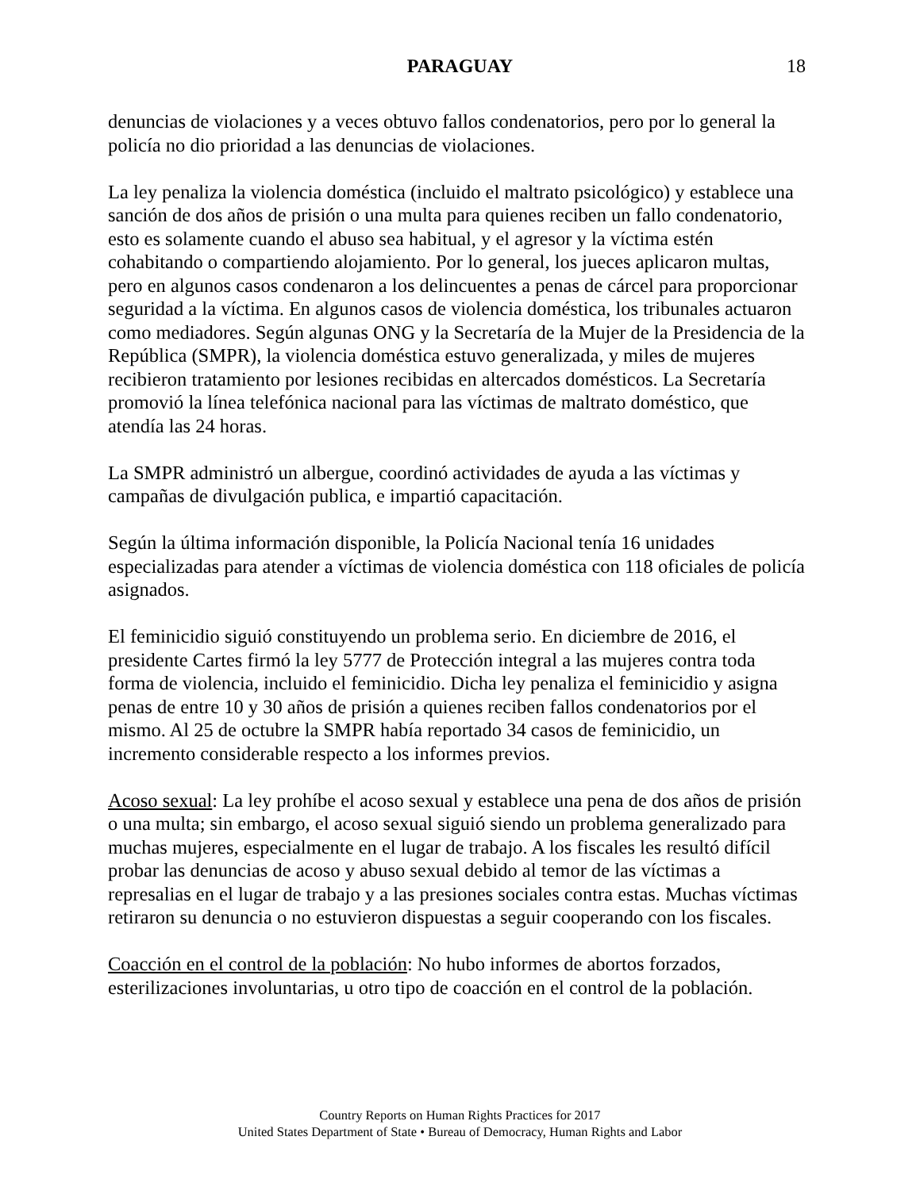PARAGUAY 18
denuncias de violaciones y a veces obtuvo fallos condenatorios, pero por lo general la policía no dio prioridad a las denuncias de violaciones.
La ley penaliza la violencia doméstica (incluido el maltrato psicológico) y establece una sanción de dos años de prisión o una multa para quienes reciben un fallo condenatorio, esto es solamente cuando el abuso sea habitual, y el agresor y la víctima estén cohabitando o compartiendo alojamiento. Por lo general, los jueces aplicaron multas, pero en algunos casos condenaron a los delincuentes a penas de cárcel para proporcionar seguridad a la víctima. En algunos casos de violencia doméstica, los tribunales actuaron como mediadores. Según algunas ONG y la Secretaría de la Mujer de la Presidencia de la República (SMPR), la violencia doméstica estuvo generalizada, y miles de mujeres recibieron tratamiento por lesiones recibidas en altercados domésticos. La Secretaría promovió la línea telefónica nacional para las víctimas de maltrato doméstico, que atendía las 24 horas.
La SMPR administró un albergue, coordinó actividades de ayuda a las víctimas y campañas de divulgación publica, e impartió capacitación.
Según la última información disponible, la Policía Nacional tenía 16 unidades especializadas para atender a víctimas de violencia doméstica con 118 oficiales de policía asignados.
El feminicidio siguió constituyendo un problema serio. En diciembre de 2016, el presidente Cartes firmó la ley 5777 de Protección integral a las mujeres contra toda forma de violencia, incluido el feminicidio. Dicha ley penaliza el feminicidio y asigna penas de entre 10 y 30 años de prisión a quienes reciben fallos condenatorios por el mismo. Al 25 de octubre la SMPR había reportado 34 casos de feminicidio, un incremento considerable respecto a los informes previos.
Acoso sexual: La ley prohíbe el acoso sexual y establece una pena de dos años de prisión o una multa; sin embargo, el acoso sexual siguió siendo un problema generalizado para muchas mujeres, especialmente en el lugar de trabajo. A los fiscales les resultó difícil probar las denuncias de acoso y abuso sexual debido al temor de las víctimas a represalias en el lugar de trabajo y a las presiones sociales contra estas. Muchas víctimas retiraron su denuncia o no estuvieron dispuestas a seguir cooperando con los fiscales.
Coacción en el control de la población: No hubo informes de abortos forzados, esterilizaciones involuntarias, u otro tipo de coacción en el control de la población.
Country Reports on Human Rights Practices for 2017
United States Department of State • Bureau of Democracy, Human Rights and Labor